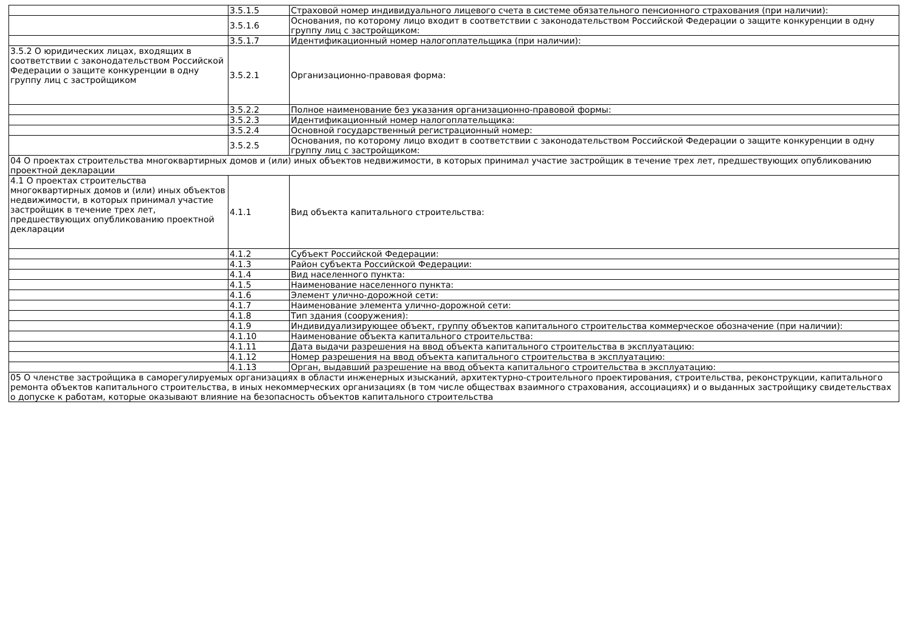| | 3.5.1.5 | Страховой номер индивидуального лицевого счета в системе обязательного пенсионного страхования (при наличии): |
| | 3.5.1.6 | Основания, по которому лицо входит в соответствии с законодательством Российской Федерации о защите конкуренции в одну группу лиц с застройщиком: |
| | 3.5.1.7 | Идентификационный номер налогоплательщика (при наличии): |
| 3.5.2 О юридических лицах, входящих в соответствии с законодательством Российской Федерации о защите конкуренции в одну группу лиц с застройщиком | 3.5.2.1 | Организационно-правовая форма: |
| | 3.5.2.2 | Полное наименование без указания организационно-правовой формы: |
| | 3.5.2.3 | Идентификационный номер налогоплательщика: |
| | 3.5.2.4 | Основной государственный регистрационный номер: |
| | 3.5.2.5 | Основания, по которому лицо входит в соответствии с законодательством Российской Федерации о защите конкуренции в одну группу лиц с застройщиком: |
| 04 О проектах строительства многоквартирных домов и (или) иных объектов недвижимости, в которых принимал участие застройщик в течение трех лет, предшествующих опубликованию проектной декларации | | |
| 4.1 О проектах строительства многоквартирных домов и (или) иных объектов недвижимости, в которых принимал участие застройщик в течение трех лет, предшествующих опубликованию проектной декларации | 4.1.1 | Вид объекта капитального строительства: |
| | 4.1.2 | Субъект Российской Федерации: |
| | 4.1.3 | Район субъекта Российской Федерации: |
| | 4.1.4 | Вид населенного пункта: |
| | 4.1.5 | Наименование населенного пункта: |
| | 4.1.6 | Элемент улично-дорожной сети: |
| | 4.1.7 | Наименование элемента улично-дорожной сети: |
| | 4.1.8 | Тип здания (сооружения): |
| | 4.1.9 | Индивидуализирующее объект, группу объектов капитального строительства коммерческое обозначение (при наличии): |
| | 4.1.10 | Наименование объекта капитального строительства: |
| | 4.1.11 | Дата выдачи разрешения на ввод объекта капитального строительства в эксплуатацию: |
| | 4.1.12 | Номер разрешения на ввод объекта капитального строительства в эксплуатацию: |
| | 4.1.13 | Орган, выдавший разрешение на ввод объекта капитального строительства в эксплуатацию: |
| 05 О членстве застройщика в саморегулируемых организациях в области инженерных изысканий, архитектурно-строительного проектирования, строительства, реконструкции, капитального ремонта объектов капитального строительства, в иных некоммерческих организациях (в том числе обществах взаимного страхования, ассоциациях) и о выданных застройщику свидетельствах о допуске к работам, которые оказывают влияние на безопасность объектов капитального строительства | | |